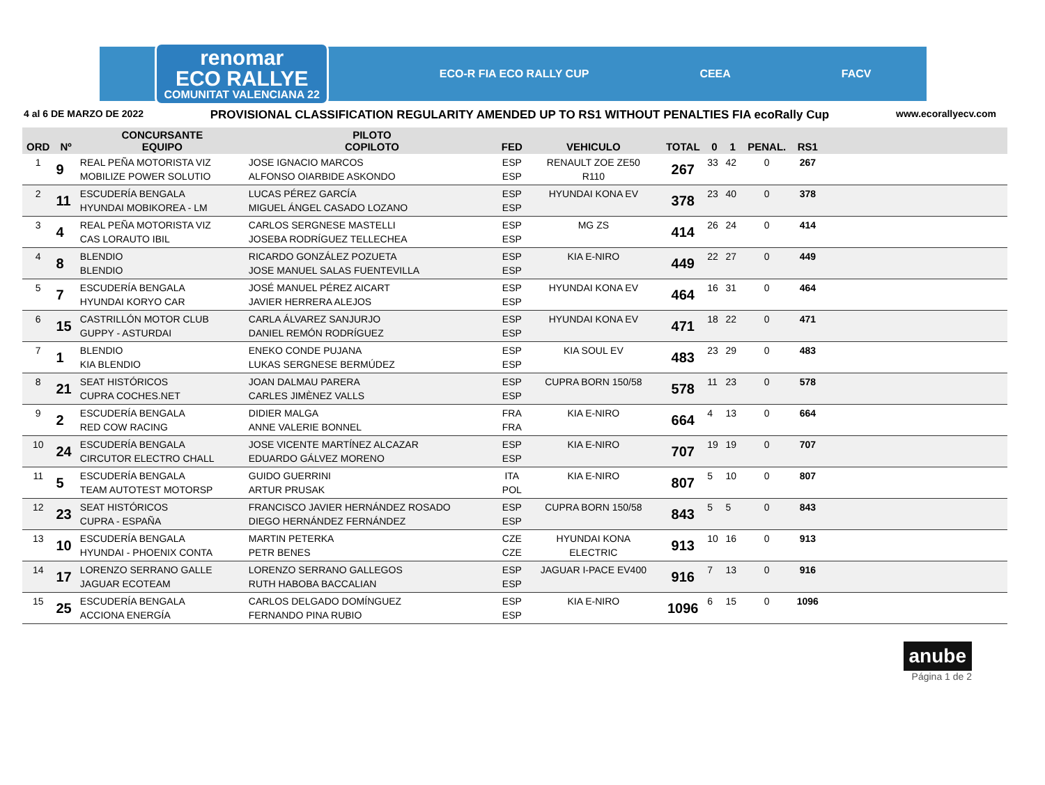renomar
ECO RALLYE
COMUNITAT VALENCIANA 22
ECO-R FIA ECO RALLY CUP CEEA FACV
4 al 6 DE MARZO DE 2022 PROVISIONAL CLASSIFICATION REGULARITY AMENDED UP TO RS1 WITHOUT PENALTIES FIA ecoRally Cup www.ecorallyecv.com
| ORD | Nº | CONCURSANTE EQUIPO | PILOTO COPILOTO | FED | VEHICULO | TOTAL | 0 | 1 | PENAL. | RS1 | |
| --- | --- | --- | --- | --- | --- | --- | --- | --- | --- | --- | --- |
| 1 | 9 | REAL PEÑA MOTORISTA VIZ MOBILIZE POWER SOLUTIO | JOSE IGNACIO MARCOS ALFONSO OIARBIDE ASKONDO | ESP ESP | RENAULT ZOE ZE50 R110 | 267 | 33 | 42 | 0 | 267 | |
| 2 | 11 | ESCUDERÍA BENGALA HYUNDAI MOBIKOREA - LM | LUCAS PÉREZ GARCÍA MIGUEL ÁNGEL CASADO LOZANO | ESP ESP | HYUNDAI KONA EV | 378 | 23 | 40 | 0 | 378 | |
| 3 | 4 | REAL PEÑA MOTORISTA VIZ CAS LORAUTO IBIL | CARLOS SERGNESE MASTELLI JOSEBA RODRÍGUEZ TELLECHEA | ESP ESP | MG ZS | 414 | 26 | 24 | 0 | 414 | |
| 4 | 8 | BLENDIO BLENDIO | RICARDO GONZÁLEZ POZUETA JOSE MANUEL SALAS FUENTEVILLA | ESP ESP | KIA E-NIRO | 449 | 22 | 27 | 0 | 449 | |
| 5 | 7 | ESCUDERÍA BENGALA HYUNDAI KORYO CAR | JOSÉ MANUEL PÉREZ AICART JAVIER HERRERA ALEJOS | ESP ESP | HYUNDAI KONA EV | 464 | 16 | 31 | 0 | 464 | |
| 6 | 15 | CASTRILLÓN MOTOR CLUB GUPPY - ASTURDAI | CARLA ÁLVAREZ SANJURJO DANIEL REMÓN RODRÍGUEZ | ESP ESP | HYUNDAI KONA EV | 471 | 18 | 22 | 0 | 471 | |
| 7 | 1 | BLENDIO KIA BLENDIO | ENEKO CONDE PUJANA LUKAS SERGNESE BERMÚDEZ | ESP ESP | KIA SOUL EV | 483 | 23 | 29 | 0 | 483 | |
| 8 | 21 | SEAT HISTÓRICOS CUPRA COCHES.NET | JOAN DALMAU PARERA CARLES JIMÈNEZ VALLS | ESP ESP | CUPRA BORN 150/58 | 578 | 11 | 23 | 0 | 578 | |
| 9 | 2 | ESCUDERÍA BENGALA RED COW RACING | DIDIER MALGA ANNE VALERIE BONNEL | FRA FRA | KIA E-NIRO | 664 | 4 | 13 | 0 | 664 | |
| 10 | 24 | ESCUDERÍA BENGALA CIRCUTOR ELECTRO CHALL | JOSE VICENTE MARTÍNEZ ALCAZAR EDUARDO GÁLVEZ MORENO | ESP ESP | KIA E-NIRO | 707 | 19 | 19 | 0 | 707 | |
| 11 | 5 | ESCUDERÍA BENGALA TEAM AUTOTEST MOTORSP | GUIDO GUERRINI ARTUR PRUSAK | ITA POL | KIA E-NIRO | 807 | 5 | 10 | 0 | 807 | |
| 12 | 23 | SEAT HISTÓRICOS CUPRA - ESPAÑA | FRANCISCO JAVIER HERNÁNDEZ ROSADO DIEGO HERNÁNDEZ FERNÁNDEZ | ESP ESP | CUPRA BORN 150/58 | 843 | 5 | 5 | 0 | 843 | |
| 13 | 10 | ESCUDERÍA BENGALA HYUNDAI - PHOENIX CONTA | MARTIN PETERKA PETR BENES | CZE CZE | HYUNDAI KONA ELECTRIC | 913 | 10 | 16 | 0 | 913 | |
| 14 | 17 | LORENZO SERRANO GALLE JAGUAR ECOTEAM | LORENZO SERRANO GALLEGOS RUTH HABOBA BACCALIAN | ESP ESP | JAGUAR I-PACE EV400 | 916 | 7 | 13 | 0 | 916 | |
| 15 | 25 | ESCUDERÍA BENGALA ACCIONA ENERGÍA | CARLOS DELGADO DOMÍNGUEZ FERNANDO PINA RUBIO | ESP ESP | KIA E-NIRO | 1096 | 6 | 15 | 0 | 1096 | |
anube
Página 1 de 2